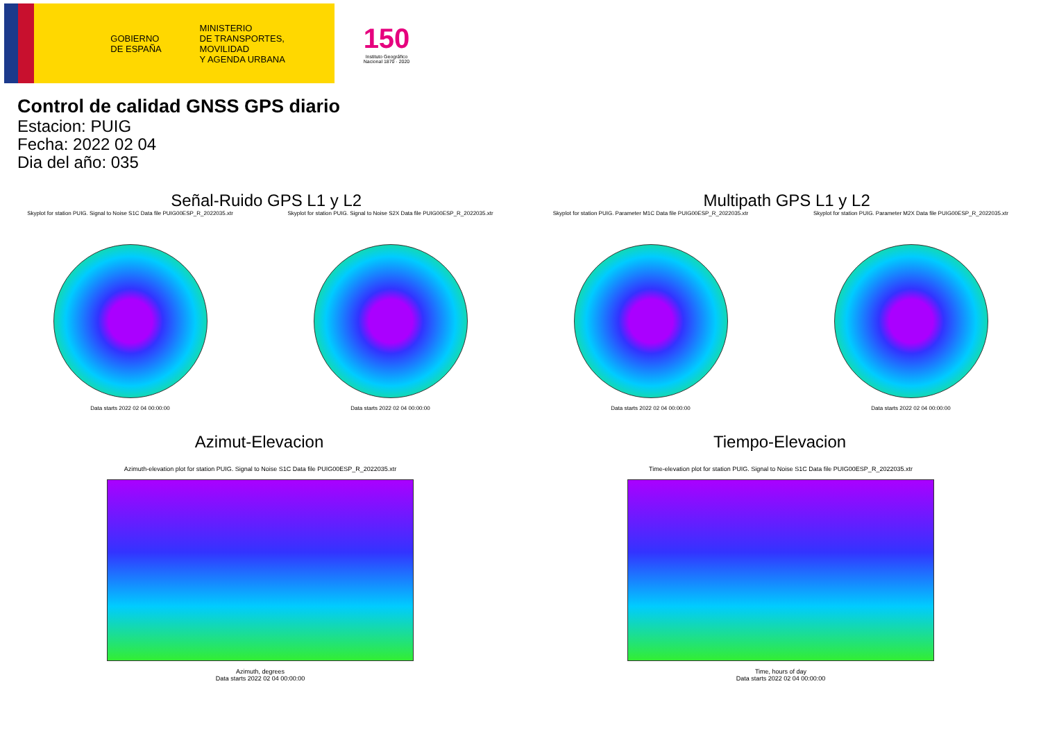GOBIERNO
DE ESPAÑA
MINISTERIO
DE TRANSPORTES, MOVILIDAD
Y AGENDA URBANA
150
Instituto Geográfico
Nacional 1870 · 2020
Control de calidad GNSS GPS diario
Estacion: PUIG
Fecha: 2022 02 04
Dia del año: 035
Señal-Ruido GPS L1 y L2 Multipath GPS L1 y L2
Skyplot for station PUIG. Signal to Noise S1C Data file PUIG00ESP_R_2022035.xtr
Data starts 2022 02 04 00:00:00
Skyplot for station PUIG. Signal to Noise S2X Data file PUIG00ESP_R_2022035.xtr
Data starts 2022 02 04 00:00:00
Skyplot for station PUIG. Parameter M1C Data file PUIG00ESP_R_2022035.xtr
Data starts 2022 02 04 00:00:00
Skyplot for station PUIG. Parameter M2X Data file PUIG00ESP_R_2022035.xtr
Data starts 2022 02 04 00:00:00
Azimut-Elevacion Tiempo-Elevacion
Azimuth-elevation plot for station PUIG. Signal to Noise S1C Data file PUIG00ESP_R_2022035.xtr
Azimuth, degrees
Data starts 2022 02 04 00:00:00
Time-elevation plot for station PUIG. Signal to Noise S1C Data file PUIG00ESP_R_2022035.xtr
Time, hours of day
Data starts 2022 02 04 00:00:00